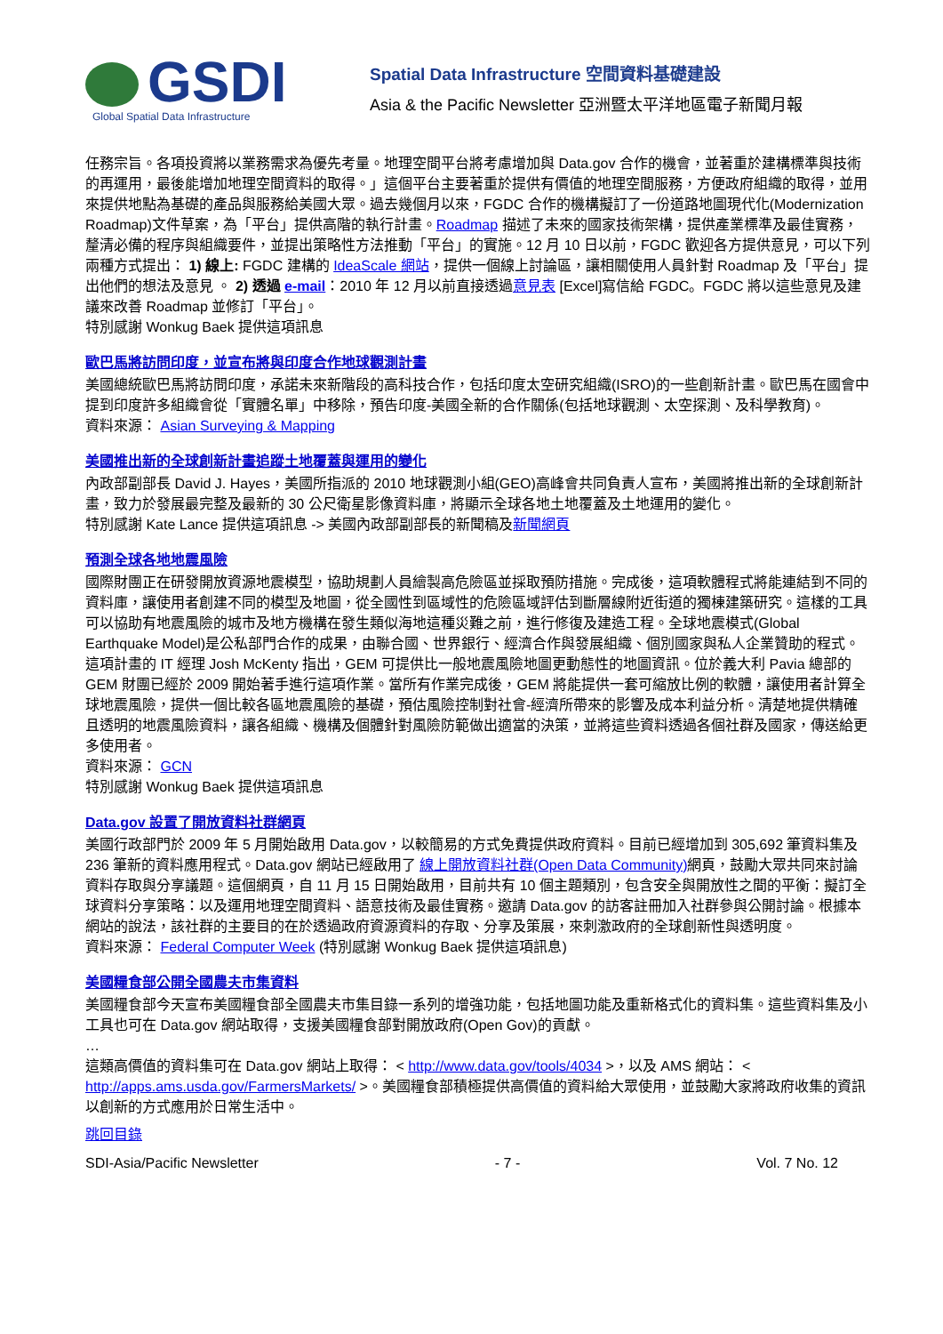GSDI
Global Spatial Data Infrastructure
Spatial Data Infrastructure 空間資料基礎建設
Asia & the Pacific Newsletter 亞洲暨太平洋地區電子新聞月報
任務宗旨。各項投資將以業務需求為優先考量。地理空間平台將考慮增加與 Data.gov 合作的機會，並著重於建構標準與技術的再運用，最後能增加地理空間資料的取得。」這個平台主要著重於提供有價值的地理空間服務，方便政府組織的取得，並用來提供地點為基礎的產品與服務給美國大眾。過去幾個月以來，FGDC 合作的機構擬訂了一份道路地圖現代化(Modernization Roadmap)文件草案，為「平台」提供高階的執行計畫。Roadmap 描述了未來的國家技術架構，提供產業標準及最佳實務，釐清必備的程序與組織要件，並提出策略性方法推動「平台」的實施。12 月 10 日以前，FGDC 歡迎各方提供意見，可以下列兩種方式提出： 1) 線上: FGDC 建構的 IdeaScale 網站，提供一個線上討論區，讓相關使用人員針對 Roadmap 及「平台」提出他們的想法及意見 。 2) 透過 e-mail：2010 年 12 月以前直接透過意見表 [Excel]寫信給 FGDC。FGDC 將以這些意見及建議來改善 Roadmap 並修訂「平台」。
特別感謝 Wonkug Baek 提供這項訊息
歐巴馬將訪問印度，並宣布將與印度合作地球觀測計畫
美國總統歐巴馬將訪問印度，承諾未來新階段的高科技合作，包括印度太空研究組織(ISRO)的一些創新計畫。歐巴馬在國會中提到印度許多組織會從「實體名單」中移除，預告印度-美國全新的合作關係(包括地球觀測、太空探測、及科學教育)。
資料來源： Asian Surveying & Mapping
美國推出新的全球創新計畫追蹤土地覆蓋與運用的變化
內政部副部長 David J. Hayes，美國所指派的 2010 地球觀測小組(GEO)高峰會共同負責人宣布，美國將推出新的全球創新計畫，致力於發展最完整及最新的 30 公尺衛星影像資料庫，將顯示全球各地土地覆蓋及土地運用的變化。
特別感謝 Kate Lance 提供這項訊息 -> 美國內政部副部長的新聞稿及新聞網頁
預測全球各地地震風險
國際財團正在研發開放資源地震模型，協助規劃人員繪製高危險區並採取預防措施。完成後，這項軟體程式將能連結到不同的資料庫，讓使用者創建不同的模型及地圖，從全國性到區域性的危險區域評估到斷層線附近街道的獨棟建築研究。這樣的工具可以協助有地震風險的城市及地方機構在發生類似海地這種災難之前，進行修復及建造工程。全球地震模式(Global Earthquake Model)是公私部門合作的成果，由聯合國、世界銀行、經濟合作與發展組織、個別國家與私人企業贊助的程式。這項計畫的 IT 經理 Josh McKenty 指出，GEM 可提供比一般地震風險地圖更動態性的地圖資訊。位於義大利 Pavia 總部的 GEM 財團已經於 2009 開始著手進行這項作業。當所有作業完成後，GEM 將能提供一套可縮放比例的軟體，讓使用者計算全球地震風險，提供一個比較各區地震風險的基礎，預估風險控制對社會-經濟所帶來的影響及成本利益分析。清楚地提供精確且透明的地震風險資料，讓各組織、機構及個體針對風險防範做出適當的決策，並將這些資料透過各個社群及國家，傳送給更多使用者。
資料來源： GCN
特別感謝 Wonkug Baek 提供這項訊息
Data.gov 設置了開放資料社群網頁
美國行政部門於 2009 年 5 月開始啟用 Data.gov，以較簡易的方式免費提供政府資料。目前已經增加到 305,692 筆資料集及 236 筆新的資料應用程式。Data.gov 網站已經啟用了 線上開放資料社群(Open Data Community) 網頁，鼓勵大眾共同來討論資料存取與分享議題。這個網頁，自 11 月 15 日開始啟用，目前共有 10 個主題類別，包含安全與開放性之間的平衡：擬訂全球資料分享策略：以及運用地理空間資料、語意技術及最佳實務。邀請 Data.gov 的訪客註冊加入社群參與公開討論。根據本網站的說法，該社群的主要目的在於透過政府資源資料的存取、分享及策展，來刺激政府的全球創新性與透明度。
資料來源： Federal Computer Week (特別感謝 Wonkug Baek 提供這項訊息)
美國糧食部公開全國農夫市集資料
美國糧食部今天宣布美國糧食部全國農夫市集目錄一系列的增強功能，包括地圖功能及重新格式化的資料集。這些資料集及小工具也可在 Data.gov 網站取得，支援美國糧食部對開放政府(Open Gov)的貢獻。
…
這類高價值的資料集可在 Data.gov 網站上取得： < http://www.data.gov/tools/4034 >，以及 AMS 網站： < http://apps.ams.usda.gov/FarmersMarkets/ >。美國糧食部積極提供高價值的資料給大眾使用，並鼓勵大家將政府收集的資訊以創新的方式應用於日常生活中。
跳回目錄
SDI-Asia/Pacific Newsletter - 7 - Vol. 7 No. 12